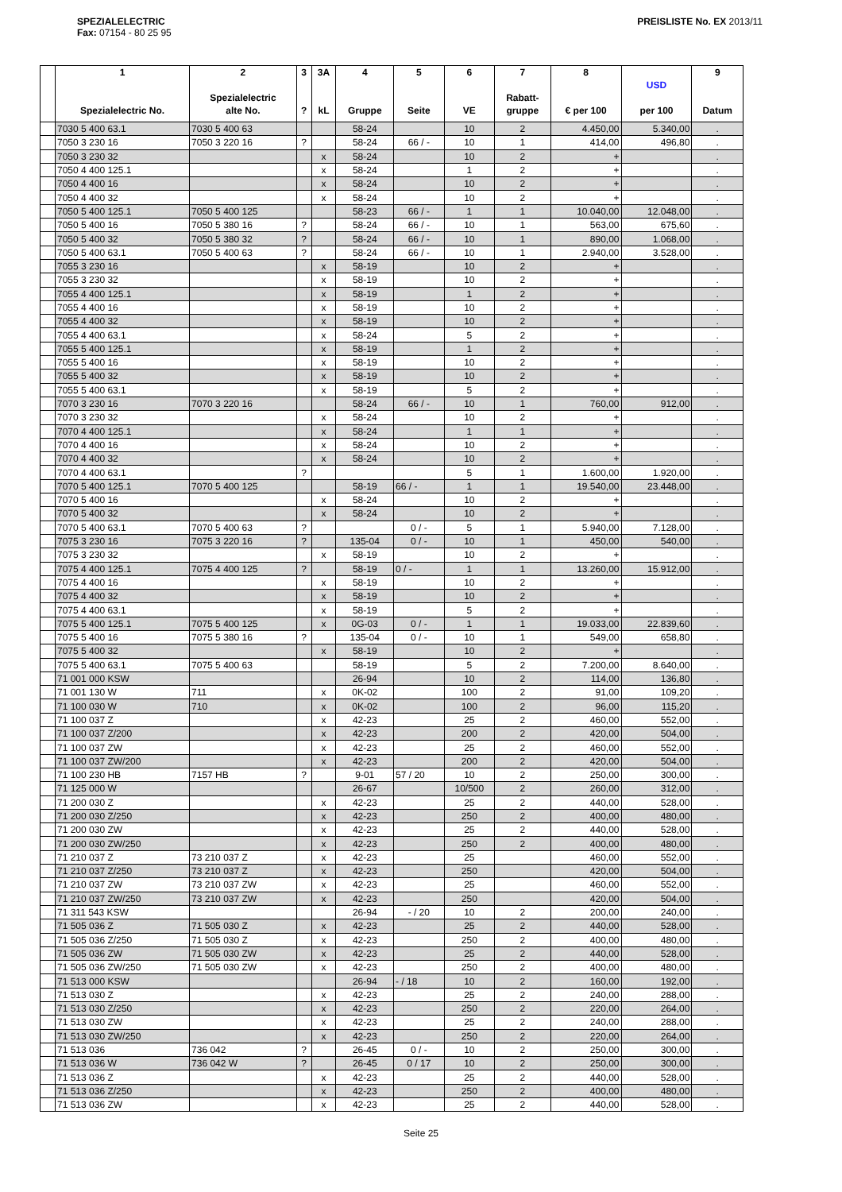SPEZIALELECTRIC
Fax: 07154 - 80 25 95
PREISLISTE No. EX 2013/11
| | 1 Spezialelectric No. | 2 Spezialelectric alte No. | 3 ? | 3A kL | 4 Gruppe | 5 Seite | 6 VE | 7 Rabatt- gruppe | 8 € per 100 | USD per 100 | 9 Datum |
| --- | --- | --- | --- | --- | --- | --- | --- | --- | --- | --- | --- |
| | 7030 5 400 63.1 | 7030 5 400 63 | | | 58-24 | | 10 | 2 | 4.450,00 | 5.340,00 | . |
| | 7050 3 230 16 | 7050 3 220 16 | ? | | 58-24 | 66 / - | 10 | 1 | 414,00 | 496,80 | . |
| | 7050 3 230 32 | | | x | 58-24 | | 10 | 2 | + | | . |
| | 7050 4 400 125.1 | | | x | 58-24 | | 1 | 2 | + | | . |
| | 7050 4 400 16 | | | x | 58-24 | | 10 | 2 | + | | . |
| | 7050 4 400 32 | | | x | 58-24 | | 10 | 2 | + | | . |
| | 7050 5 400 125.1 | 7050 5 400 125 | | | 58-23 | 66 / - | 1 | 1 | 10.040,00 | 12.048,00 | . |
| | 7050 5 400 16 | 7050 5 380 16 | ? | | 58-24 | 66 / - | 10 | 1 | 563,00 | 675,60 | . |
| | 7050 5 400 32 | 7050 5 380 32 | ? | | 58-24 | 66 / - | 10 | 1 | 890,00 | 1.068,00 | . |
| | 7050 5 400 63.1 | 7050 5 400 63 | ? | | 58-24 | 66 / - | 10 | 1 | 2.940,00 | 3.528,00 | . |
| | 7055 3 230 16 | | | x | 58-19 | | 10 | 2 | + | | . |
| | 7055 3 230 32 | | | x | 58-19 | | 10 | 2 | + | | . |
| | 7055 4 400 125.1 | | | x | 58-19 | | 1 | 2 | + | | . |
| | 7055 4 400 16 | | | x | 58-19 | | 10 | 2 | + | | . |
| | 7055 4 400 32 | | | x | 58-19 | | 10 | 2 | + | | . |
| | 7055 4 400 63.1 | | | x | 58-24 | | 5 | 2 | + | | . |
| | 7055 5 400 125.1 | | | x | 58-19 | | 1 | 2 | + | | . |
| | 7055 5 400 16 | | | x | 58-19 | | 10 | 2 | + | | . |
| | 7055 5 400 32 | | | x | 58-19 | | 10 | 2 | + | | . |
| | 7055 5 400 63.1 | | | x | 58-19 | | 5 | 2 | + | | . |
| | 7070 3 230 16 | 7070 3 220 16 | | | 58-24 | 66 / - | 10 | 1 | 760,00 | 912,00 | . |
| | 7070 3 230 32 | | | x | 58-24 | | 10 | 2 | + | | . |
| | 7070 4 400 125.1 | | | x | 58-24 | | 1 | 1 | + | | . |
| | 7070 4 400 16 | | | x | 58-24 | | 10 | 2 | + | | . |
| | 7070 4 400 32 | | | x | 58-24 | | 10 | 2 | + | | . |
| | 7070 4 400 63.1 | | ? | | | | 5 | 1 | 1.600,00 | 1.920,00 | . |
| | 7070 5 400 125.1 | 7070 5 400 125 | | | 58-19 | 66 / - | 1 | 1 | 19.540,00 | 23.448,00 | . |
| | 7070 5 400 16 | | | x | 58-24 | | 10 | 2 | + | | . |
| | 7070 5 400 32 | | | x | 58-24 | | 10 | 2 | + | | . |
| | 7070 5 400 63.1 | 7070 5 400 63 | ? | | | 0 / - | 5 | 1 | 5.940,00 | 7.128,00 | . |
| | 7075 3 230 16 | 7075 3 220 16 | ? | | 135-04 | 0 / - | 10 | 1 | 450,00 | 540,00 | . |
| | 7075 3 230 32 | | | x | 58-19 | | 10 | 2 | + | | . |
| | 7075 4 400 125.1 | 7075 4 400 125 | ? | | 58-19 | 0 / - | 1 | 1 | 13.260,00 | 15.912,00 | . |
| | 7075 4 400 16 | | | x | 58-19 | | 10 | 2 | + | | . |
| | 7075 4 400 32 | | | x | 58-19 | | 10 | 2 | + | | . |
| | 7075 4 400 63.1 | | | x | 58-19 | | 5 | 2 | + | | . |
| | 7075 5 400 125.1 | 7075 5 400 125 | | x | 0G-03 | 0 / - | 1 | 1 | 19.033,00 | 22.839,60 | . |
| | 7075 5 400 16 | 7075 5 380 16 | ? | | 135-04 | 0 / - | 10 | 1 | 549,00 | 658,80 | . |
| | 7075 5 400 32 | | | x | 58-19 | | 10 | 2 | + | | . |
| | 7075 5 400 63.1 | 7075 5 400 63 | | | 58-19 | | 5 | 2 | 7.200,00 | 8.640,00 | . |
| | 71 001 000 KSW | | | | 26-94 | | 10 | 2 | 114,00 | 136,80 | . |
| | 71 001 130 W | 711 | | x | 0K-02 | | 100 | 2 | 91,00 | 109,20 | . |
| | 71 100 030 W | 710 | | x | 0K-02 | | 100 | 2 | 96,00 | 115,20 | . |
| | 71 100 037 Z | | | x | 42-23 | | 25 | 2 | 460,00 | 552,00 | . |
| | 71 100 037 Z/200 | | | x | 42-23 | | 200 | 2 | 420,00 | 504,00 | . |
| | 71 100 037 ZW | | | x | 42-23 | | 25 | 2 | 460,00 | 552,00 | . |
| | 71 100 037 ZW/200 | | | x | 42-23 | | 200 | 2 | 420,00 | 504,00 | . |
| | 71 100 230 HB | 7157 HB | ? | | 9-01 | 57 / 20 | 10 | 2 | 250,00 | 300,00 | . |
| | 71 125 000 W | | | | 26-67 | | 10/500 | 2 | 260,00 | 312,00 | . |
| | 71 200 030 Z | | | x | 42-23 | | 25 | 2 | 440,00 | 528,00 | . |
| | 71 200 030 Z/250 | | | x | 42-23 | | 250 | 2 | 400,00 | 480,00 | . |
| | 71 200 030 ZW | | | x | 42-23 | | 25 | 2 | 440,00 | 528,00 | . |
| | 71 200 030 ZW/250 | | | x | 42-23 | | 250 | 2 | 400,00 | 480,00 | . |
| | 71 210 037 Z | 73 210 037 Z | | x | 42-23 | | 25 | | 460,00 | 552,00 | . |
| | 71 210 037 Z/250 | 73 210 037 Z | | x | 42-23 | | 250 | | 420,00 | 504,00 | . |
| | 71 210 037 ZW | 73 210 037 ZW | | x | 42-23 | | 25 | | 460,00 | 552,00 | . |
| | 71 210 037 ZW/250 | 73 210 037 ZW | | x | 42-23 | | 250 | | 420,00 | 504,00 | . |
| | 71 311 543 KSW | | | | 26-94 | - / 20 | 10 | 2 | 200,00 | 240,00 | . |
| | 71 505 036 Z | 71 505 030 Z | | x | 42-23 | | 25 | 2 | 440,00 | 528,00 | . |
| | 71 505 036 Z/250 | 71 505 030 Z | | x | 42-23 | | 250 | 2 | 400,00 | 480,00 | . |
| | 71 505 036 ZW | 71 505 030 ZW | | x | 42-23 | | 25 | 2 | 440,00 | 528,00 | . |
| | 71 505 036 ZW/250 | 71 505 030 ZW | | x | 42-23 | | 250 | 2 | 400,00 | 480,00 | . |
| | 71 513 000 KSW | | | | 26-94 | - / 18 | 10 | 2 | 160,00 | 192,00 | . |
| | 71 513 030 Z | | | x | 42-23 | | 25 | 2 | 240,00 | 288,00 | . |
| | 71 513 030 Z/250 | | | x | 42-23 | | 250 | 2 | 220,00 | 264,00 | . |
| | 71 513 030 ZW | | | x | 42-23 | | 25 | 2 | 240,00 | 288,00 | . |
| | 71 513 030 ZW/250 | | | x | 42-23 | | 250 | 2 | 220,00 | 264,00 | . |
| | 71 513 036 | 736 042 | ? | | 26-45 | 0 / - | 10 | 2 | 250,00 | 300,00 | . |
| | 71 513 036 W | 736 042 W | ? | | 26-45 | 0 / 17 | 10 | 2 | 250,00 | 300,00 | . |
| | 71 513 036 Z | | | x | 42-23 | | 25 | 2 | 440,00 | 528,00 | . |
| | 71 513 036 Z/250 | | | x | 42-23 | | 250 | 2 | 400,00 | 480,00 | . |
| | 71 513 036 ZW | | | x | 42-23 | | 25 | 2 | 440,00 | 528,00 | . |
Seite 25